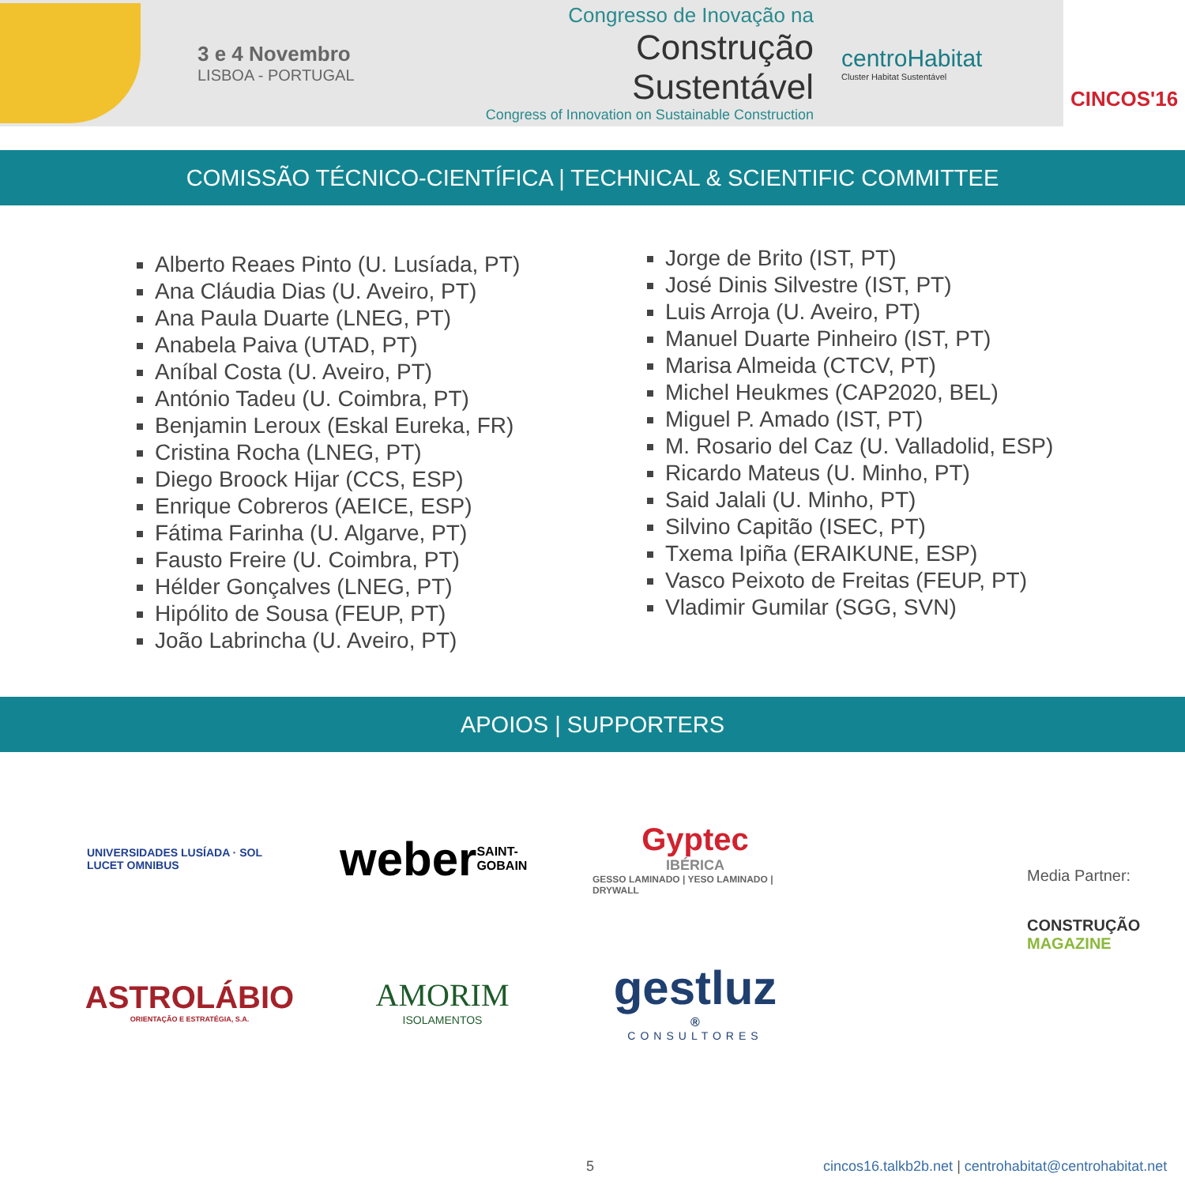3 e 4 Novembro
LISBOA - PORTUGAL
Congresso de Inovação na
Construção Sustentável
Congress of Innovation on Sustainable Construction
centroHabitat
Cluster Habitat Sustentável
CINCOS'16
COMISSÃO TÉCNICO-CIENTÍFICA | TECHNICAL & SCIENTIFIC COMMITTEE
Alberto Reaes Pinto (U. Lusíada, PT)
Ana Cláudia Dias (U. Aveiro, PT)
Ana Paula Duarte (LNEG, PT)
Anabela Paiva (UTAD, PT)
Aníbal Costa (U. Aveiro, PT)
António Tadeu (U. Coimbra, PT)
Benjamin Leroux (Eskal Eureka, FR)
Cristina Rocha (LNEG, PT)
Diego Broock Hijar (CCS, ESP)
Enrique Cobreros (AEICE, ESP)
Fátima Farinha (U. Algarve, PT)
Fausto Freire (U. Coimbra, PT)
Hélder Gonçalves (LNEG, PT)
Hipólito de Sousa (FEUP, PT)
João Labrincha (U. Aveiro, PT)
Jorge de Brito (IST, PT)
José Dinis Silvestre (IST, PT)
Luis Arroja (U. Aveiro, PT)
Manuel Duarte Pinheiro (IST, PT)
Marisa Almeida (CTCV, PT)
Michel Heukmes (CAP2020, BEL)
Miguel P. Amado (IST, PT)
M. Rosario del Caz (U. Valladolid, ESP)
Ricardo Mateus (U. Minho, PT)
Said Jalali (U. Minho, PT)
Silvino Capitão (ISEC, PT)
Txema Ipiña (ERAIKUNE, ESP)
Vasco Peixoto de Freitas (FEUP, PT)
Vladimir Gumilar (SGG, SVN)
APOIOS | SUPPORTERS
UNIVERSIDADES LUSÍADA · SOL LUCET OMNIBUS
weber SAINT-GOBAIN
Gyptec
IBÉRICA
GESSO LAMINADO | YESO LAMINADO | DRYWALL
ASTROLÁBIO
ORIENTAÇÃO E ESTRATÉGIA, S.A.
AMORIM
ISOLAMENTOS
gestluz<sup>®</sup>
CONSULTORES
Media Partner:
CONSTRUÇÃO
MAGAZINE
5 cincos16.talkb2b.net | centrohabitat@centrohabitat.net